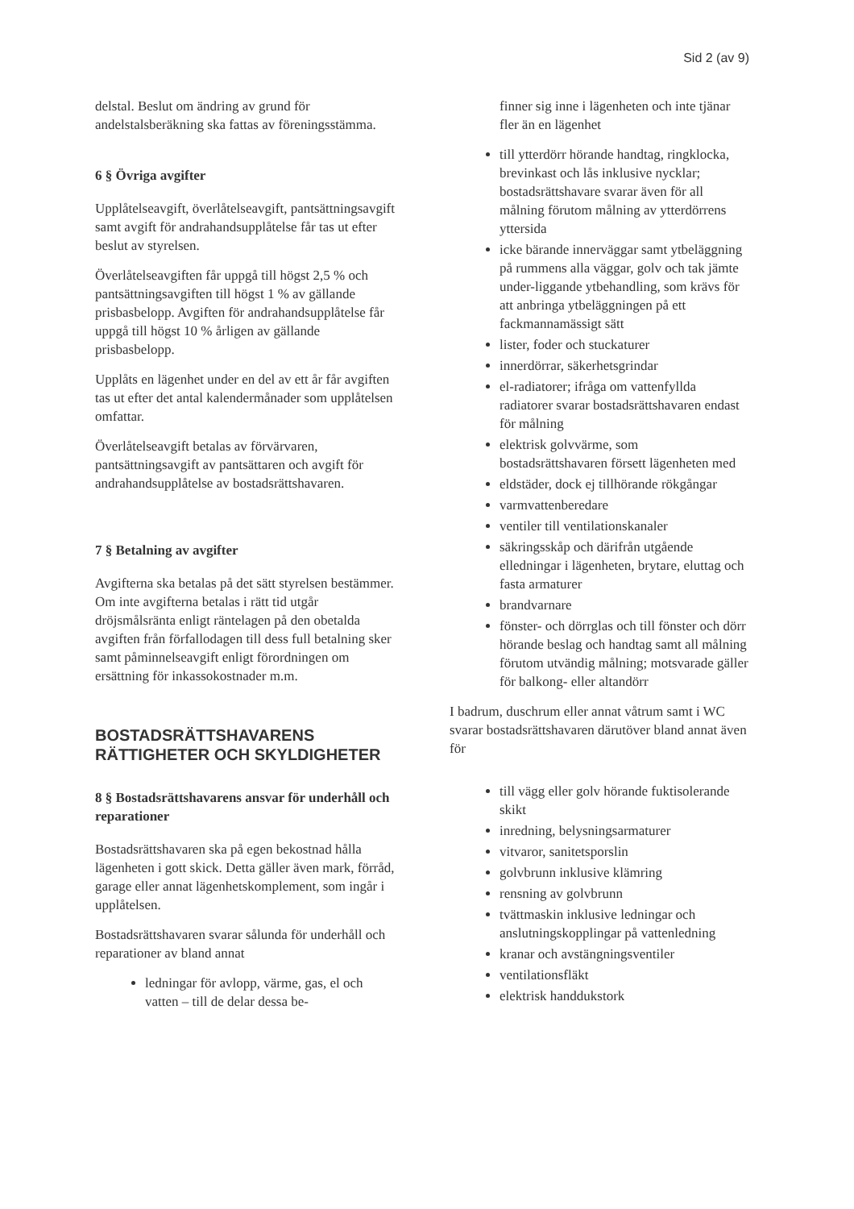Sid 2 (av 9)
delstal. Beslut om ändring av grund för andelstalsberäkning ska fattas av föreningsstämma.
6 § Övriga avgifter
Upplåtelseavgift, överlåtelseavgift, pantsättningsavgift samt avgift för andrahandsupplåtelse får tas ut efter beslut av styrelsen.
Överlåtelseavgiften får uppgå till högst 2,5 % och pantsättningsavgiften till högst 1 % av gällande prisbasbelopp. Avgiften för andrahandsupplåtelse får uppgå till högst 10 % årligen av gällande prisbasbelopp.
Upplåts en lägenhet under en del av ett år får avgiften tas ut efter det antal kalendermånader som upplåtelsen omfattar.
Överlåtelseavgift betalas av förvärvaren, pantsättningsavgift av pantsättaren och avgift för andrahandsupplåtelse av bostadsrättshavaren.
7 § Betalning av avgifter
Avgifterna ska betalas på det sätt styrelsen bestämmer. Om inte avgifterna betalas i rätt tid utgår dröjsmålsränta enligt räntelagen på den obetalda avgiften från förfallodagen till dess full betalning sker samt påminnelseavgift enligt förordningen om ersättning för inkassokostnader m.m.
BOSTADSRÄTTSHAVARENS RÄTTIGHETER OCH SKYLDIGHETER
8 § Bostadsrättshavarens ansvar för underhåll och reparationer
Bostadsrättshavaren ska på egen bekostnad hålla lägenheten i gott skick. Detta gäller även mark, förråd, garage eller annat lägenhetskomplement, som ingår i upplåtelsen.
Bostadsrättshavaren svarar sålunda för underhåll och reparationer av bland annat
ledningar för avlopp, värme, gas, el och vatten – till de delar dessa be-
finner sig inne i lägenheten och inte tjänar fler än en lägenhet
till ytterdörr hörande handtag, ringklocka, brevinkast och lås inklusive nycklar; bostadsrättshavare svarar även för all målning förutom målning av ytterdörrens yttersida
icke bärande innerväggar samt ytbeläggning på rummens alla väggar, golv och tak jämte under-liggande ytbehandling, som krävs för att anbringa ytbeläggningen på ett fackmannamässigt sätt
lister, foder och stuckaturer
innerdörrar, säkerhetsgrindar
el-radiatorer; ifråga om vattenfyllda radiatorer svarar bostadsrättshavaren endast för målning
elektrisk golvvärme, som bostadsrättshavaren försett lägenheten med
eldstäder, dock ej tillhörande rökgångar
varmvattenberedare
ventiler till ventilationskanaler
säkringsskåp och därifrån utgående elledningar i lägenheten, brytare, eluttag och fasta armaturer
brandvarnare
fönster- och dörrglas och till fönster och dörr hörande beslag och handtag samt all målning förutom utvändig målning; motsvarade gäller för balkong- eller altandörr
I badrum, duschrum eller annat våtrum samt i WC svarar bostadsrättshavaren därutöver bland annat även för
till vägg eller golv hörande fuktisolerande skikt
inredning, belysningsarmaturer
vitvaror, sanitetsporslin
golvbrunn inklusive klämring
rensning av golvbrunn
tvättmaskin inklusive ledningar och anslutningskopplingar på vattenledning
kranar och avstängningsventiler
ventilationsfläkt
elektrisk handdukstork